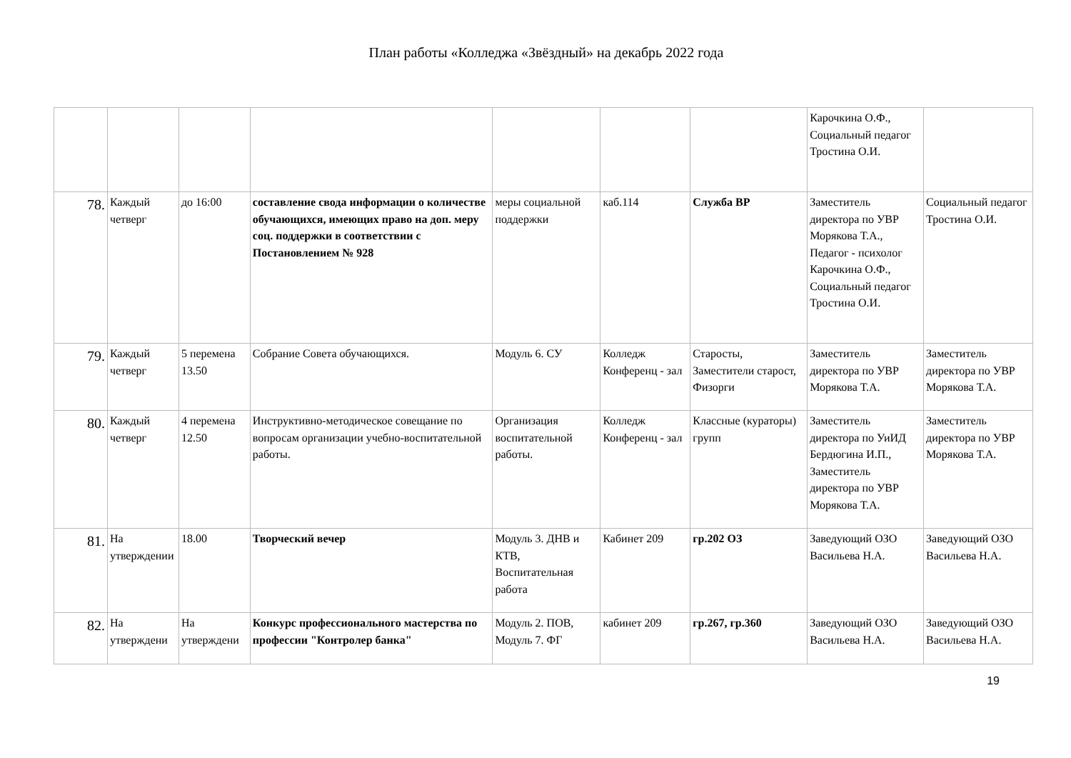План работы «Колледжа «Звёздный» на декабрь 2022 года
| | | | | | | | Карочкина О.Ф., Социальный педагог Тростина О.И. | |
| 78. | Каждый четверг | до 16:00 | составление свода информации о количестве обучающихся, имеющих право на доп. меру соц. поддержки в соответствии с Постановлением № 928 | меры социальной поддержки | каб.114 | Служба ВР | Заместитель директора по УВР Морякова Т.А., Педагог - психолог Карочкина О.Ф., Социальный педагог Тростина О.И. | Социальный педагог Тростина О.И. |
| 79. | Каждый четверг | 5 перемена 13.50 | Собрание Совета обучающихся. | Модуль 6. СУ | Колледж Конференц - зал | Старосты, Заместители старост, Физорги | Заместитель директора по УВР Морякова Т.А. | Заместитель директора по УВР Морякова Т.А. |
| 80. | Каждый четверг | 4 перемена 12.50 | Инструктивно-методическое совещание по вопросам организации учебно-воспитательной работы. | Организация воспитательной работы. | Колледж Конференц - зал | Классные (кураторы) групп | Заместитель директора по УиИД Бердюгина И.П., Заместитель директора по УВР Морякова Т.А. | Заместитель директора по УВР Морякова Т.А. |
| 81. | На утверждении | 18.00 | Творческий вечер | Модуль 3. ДНВ и КТВ, Воспитательная работа | Кабинет 209 | гр.202 ОЗ | Заведующий ОЗО Васильева Н.А. | Заведующий ОЗО Васильева Н.А. |
| 82. | На утверждени | На утверждени | Конкурс профессионального мастерства по профессии "Контролер банка" | Модуль 2. ПОВ, Модуль 7. ФГ | кабинет 209 | гр.267, гр.360 | Заведующий ОЗО Васильева Н.А. | Заведующий ОЗО Васильева Н.А. |
19